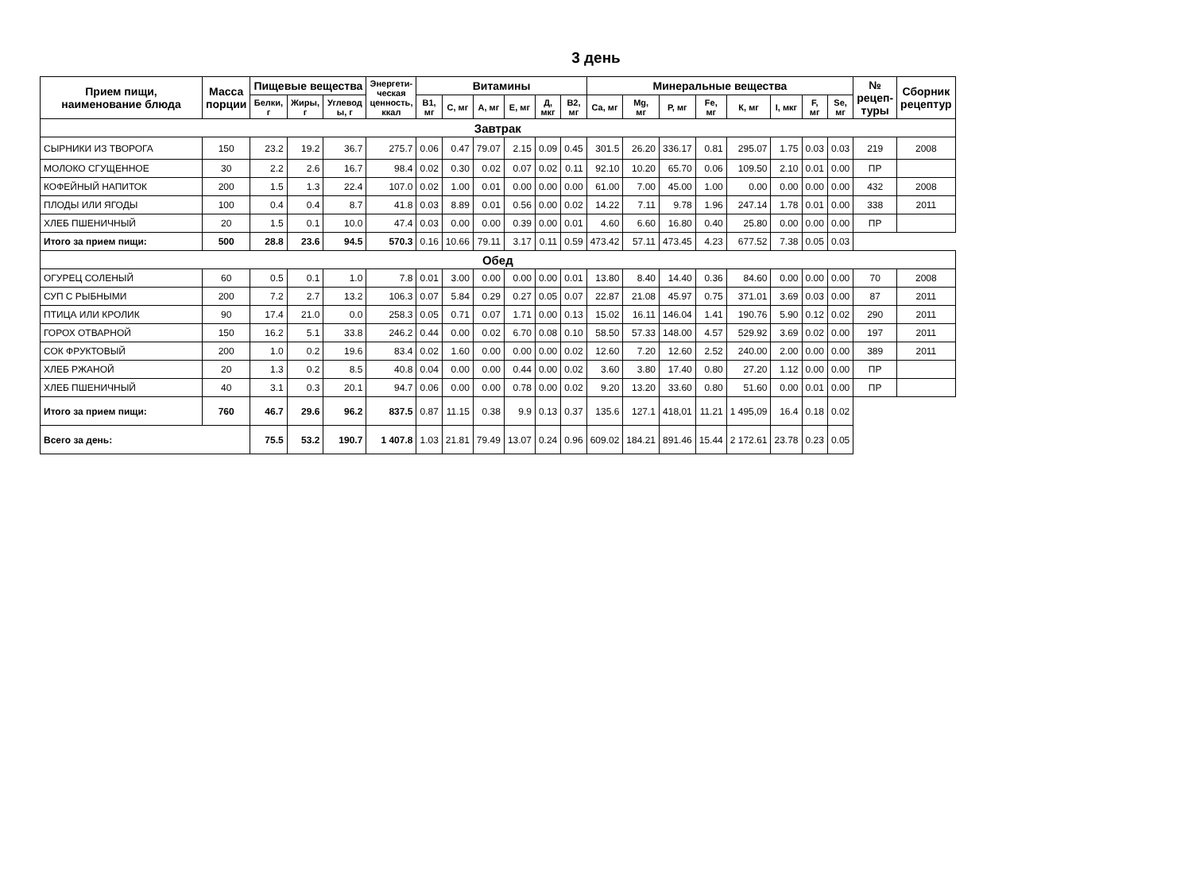3 день
| Прием пищи, наименование блюда | Масса порции | Пищевые вещества | | | Энергети- ческая ценность, ккал | Витамины | | | | | | Минеральные вещества | | | | | | | | № рецеп- туры | Сборник рецептур |
| --- | --- | --- | --- | --- | --- | --- | --- | --- | --- | --- | --- | --- | --- | --- | --- | --- | --- | --- | --- | --- | --- |
| | | Белки, г | Жиры, г | Углевод ы, г | | В1, мг | С, мг | А, мг | Е, мг | Д, мкг | В2, мг | Са, мг | Mg, мг | Р, мг | Fe, мг | К, мг | I, мкг | F, мг | Se, мг | | |
| Завтрак | | | | | | | | | | | | | | | | | | | | | |
| СЫРНИКИ ИЗ ТВОРОГА | 150 | 23.2 | 19.2 | 36.7 | 275.7 | 0.06 | 0.47 | 79.07 | 2.15 | 0.09 | 0.45 | 301.5 | 26.20 | 336.17 | 0.81 | 295.07 | 1.75 | 0.03 | 0.03 | 219 | 2008 |
| МОЛОКО СГУЩЕННОЕ | 30 | 2.2 | 2.6 | 16.7 | 98.4 | 0.02 | 0.30 | 0.02 | 0.07 | 0.02 | 0.11 | 92.10 | 10.20 | 65.70 | 0.06 | 109.50 | 2.10 | 0.01 | 0.00 | ПР | |
| КОФЕЙНЫЙ НАПИТОК | 200 | 1.5 | 1.3 | 22.4 | 107.0 | 0.02 | 1.00 | 0.01 | 0.00 | 0.00 | 0.00 | 61.00 | 7.00 | 45.00 | 1.00 | 0.00 | 0.00 | 0.00 | 0.00 | 432 | 2008 |
| ПЛОДЫ ИЛИ ЯГОДЫ | 100 | 0.4 | 0.4 | 8.7 | 41.8 | 0.03 | 8.89 | 0.01 | 0.56 | 0.00 | 0.02 | 14.22 | 7.11 | 9.78 | 1.96 | 247.14 | 1.78 | 0.01 | 0.00 | 338 | 2011 |
| ХЛЕБ ПШЕНИЧНЫЙ | 20 | 1.5 | 0.1 | 10.0 | 47.4 | 0.03 | 0.00 | 0.00 | 0.39 | 0.00 | 0.01 | 4.60 | 6.60 | 16.80 | 0.40 | 25.80 | 0.00 | 0.00 | 0.00 | ПР | |
| Итого за прием пищи: | 500 | 28.8 | 23.6 | 94.5 | 570.3 | 0.16 | 10.66 | 79.11 | 3.17 | 0.11 | 0.59 | 473.42 | 57.11 | 473.45 | 4.23 | 677.52 | 7.38 | 0.05 | 0.03 | | |
| Обед | | | | | | | | | | | | | | | | | | | | | |
| ОГУРЕЦ СОЛЕНЫЙ | 60 | 0.5 | 0.1 | 1.0 | 7.8 | 0.01 | 3.00 | 0.00 | 0.00 | 0.00 | 0.01 | 13.80 | 8.40 | 14.40 | 0.36 | 84.60 | 0.00 | 0.00 | 0.00 | 70 | 2008 |
| СУП С РЫБНЫМИ | 200 | 7.2 | 2.7 | 13.2 | 106.3 | 0.07 | 5.84 | 0.29 | 0.27 | 0.05 | 0.07 | 22.87 | 21.08 | 45.97 | 0.75 | 371.01 | 3.69 | 0.03 | 0.00 | 87 | 2011 |
| ПТИЦА ИЛИ КРОЛИК | 90 | 17.4 | 21.0 | 0.0 | 258.3 | 0.05 | 0.71 | 0.07 | 1.71 | 0.00 | 0.13 | 15.02 | 16.11 | 146.04 | 1.41 | 190.76 | 5.90 | 0.12 | 0.02 | 290 | 2011 |
| ГОРОХ ОТВАРНОЙ | 150 | 16.2 | 5.1 | 33.8 | 246.2 | 0.44 | 0.00 | 0.02 | 6.70 | 0.08 | 0.10 | 58.50 | 57.33 | 148.00 | 4.57 | 529.92 | 3.69 | 0.02 | 0.00 | 197 | 2011 |
| СОК ФРУКТОВЫЙ | 200 | 1.0 | 0.2 | 19.6 | 83.4 | 0.02 | 1.60 | 0.00 | 0.00 | 0.00 | 0.02 | 12.60 | 7.20 | 12.60 | 2.52 | 240.00 | 2.00 | 0.00 | 0.00 | 389 | 2011 |
| ХЛЕБ РЖАНОЙ | 20 | 1.3 | 0.2 | 8.5 | 40.8 | 0.04 | 0.00 | 0.00 | 0.44 | 0.00 | 0.02 | 3.60 | 3.80 | 17.40 | 0.80 | 27.20 | 1.12 | 0.00 | 0.00 | ПР | |
| ХЛЕБ ПШЕНИЧНЫЙ | 40 | 3.1 | 0.3 | 20.1 | 94.7 | 0.06 | 0.00 | 0.00 | 0.78 | 0.00 | 0.02 | 9.20 | 13.20 | 33.60 | 0.80 | 51.60 | 0.00 | 0.01 | 0.00 | ПР | |
| Итого за прием пищи: | 760 | 46.7 | 29.6 | 96.2 | 837.5 | 0.87 | 11.15 | 0.38 | 9.9 | 0.13 | 0.37 | 135.6 | 127.1 | 418,01 | 11.21 | 1 495,09 | 16.4 | 0.18 | 0.02 | | |
| Всего за день: | | 75.5 | 53.2 | 190.7 | 1 407.8 | 1.03 | 21.81 | 79.49 | 13.07 | 0.24 | 0.96 | 609.02 | 184.21 | 891.46 | 15.44 | 2 172.61 | 23.78 | 0.23 | 0.05 | | |